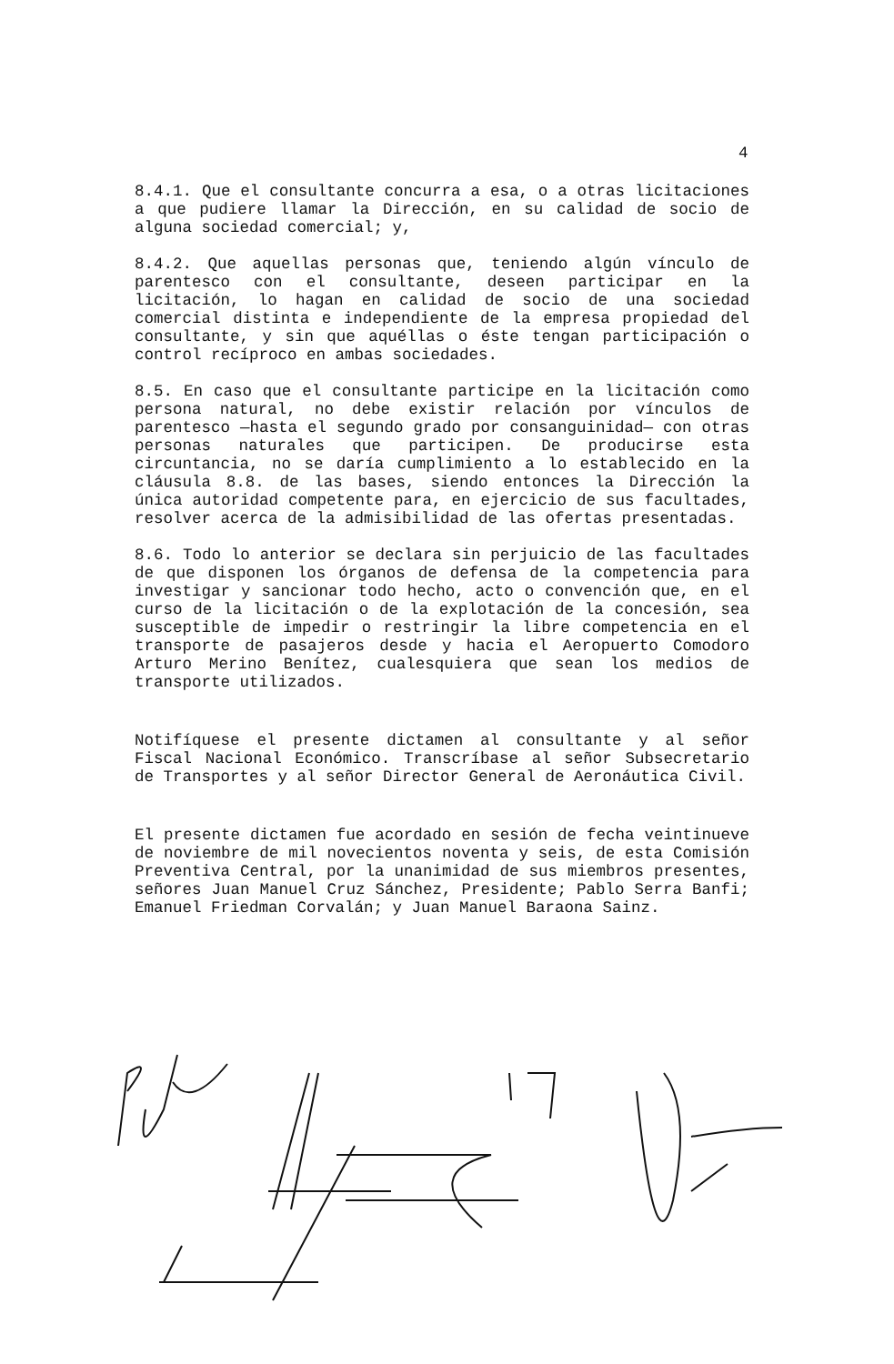4
8.4.1. Que el consultante concurra a esa, o a otras licitaciones a que pudiere llamar la Dirección, en su calidad de socio de alguna sociedad comercial; y,
8.4.2. Que aquellas personas que, teniendo algún vínculo de parentesco con el consultante, deseen participar en la licitación, lo hagan en calidad de socio de una sociedad comercial distinta e independiente de la empresa propiedad del consultante, y sin que aquéllas o éste tengan participación o control recíproco en ambas sociedades.
8.5. En caso que el consultante participe en la licitación como persona natural, no debe existir relación por vínculos de parentesco —hasta el segundo grado por consanguinidad— con otras personas naturales que participen. De producirse esta circuntancia, no se daría cumplimiento a lo establecido en la cláusula 8.8. de las bases, siendo entonces la Dirección la única autoridad competente para, en ejercicio de sus facultades, resolver acerca de la admisibilidad de las ofertas presentadas.
8.6. Todo lo anterior se declara sin perjuicio de las facultades de que disponen los órganos de defensa de la competencia para investigar y sancionar todo hecho, acto o convención que, en el curso de la licitación o de la explotación de la concesión, sea susceptible de impedir o restringir la libre competencia en el transporte de pasajeros desde y hacia el Aeropuerto Comodoro Arturo Merino Benítez, cualesquiera que sean los medios de transporte utilizados.
Notifíquese el presente dictamen al consultante y al señor Fiscal Nacional Económico. Transcríbase al señor Subsecretario de Transportes y al señor Director General de Aeronáutica Civil.
El presente dictamen fue acordado en sesión de fecha veintinueve de noviembre de mil novecientos noventa y seis, de esta Comisión Preventiva Central, por la unanimidad de sus miembros presentes, señores Juan Manuel Cruz Sánchez, Presidente; Pablo Serra Banfi; Emanuel Friedman Corvalán; y Juan Manuel Baraona Sainz.